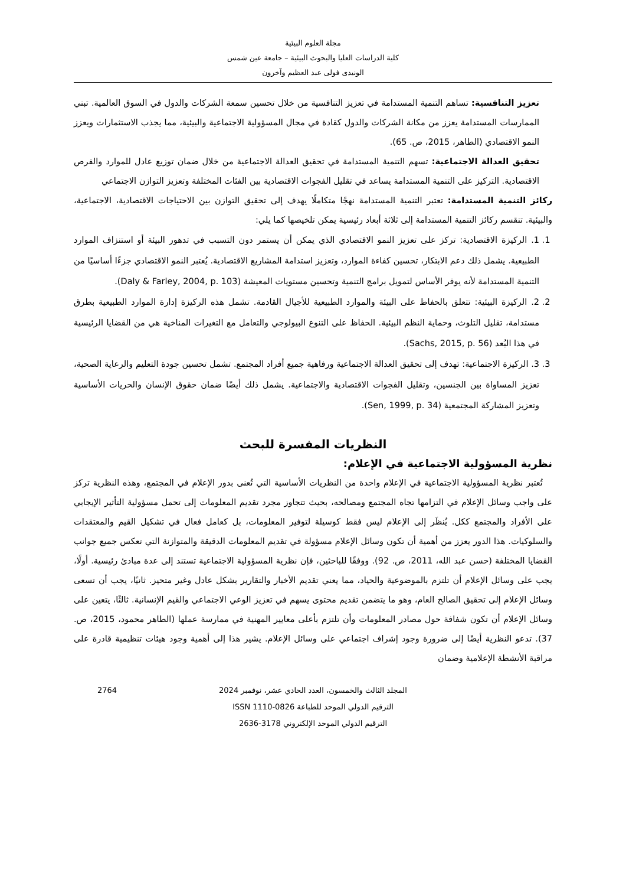مجلة العلوم البيئية
كلية الدراسات العليا والبحوث البيئية – جامعة عين شمس
الونيدى فولى عبد العظيم وآخرون
تعزيز التنافسية: تساهم التنمية المستدامة في تعزيز التنافسية من خلال تحسين سمعة الشركات والدول في السوق العالمية. تبني الممارسات المستدامة يعزز من مكانة الشركات والدول كقادة في مجال المسؤولية الاجتماعية والبيئية، مما يجذب الاستثمارات ويعزز النمو الاقتصادي (الطاهر، 2015، ص. 65).
تحقيق العدالة الاجتماعية: تسهم التنمية المستدامة في تحقيق العدالة الاجتماعية من خلال ضمان توزيع عادل للموارد والفرص الاقتصادية. التركيز على التنمية المستدامة يساعد في تقليل الفجوات الاقتصادية بين الفئات المختلفة وتعزيز التوازن الاجتماعي
ركائز التنمية المستدامة: تعتبر التنمية المستدامة نهجًا متكاملًا يهدف إلى تحقيق التوازن بين الاحتياجات الاقتصادية، الاجتماعية، والبيئية. تنقسم ركائز التنمية المستدامة إلى ثلاثة أبعاد رئيسية يمكن تلخيصها كما يلي:
1. 1. الركيزة الاقتصادية: تركز على تعزيز النمو الاقتصادي الذي يمكن أن يستمر دون التسبب في تدهور البيئة أو استنزاف الموارد الطبيعية. يشمل ذلك دعم الابتكار، تحسين كفاءة الموارد، وتعزيز استدامة المشاريع الاقتصادية. يُعتبر النمو الاقتصادي جزءًا أساسيًا من التنمية المستدامة لأنه يوفر الأساس لتمويل برامج التنمية وتحسين مستويات المعيشة (Daly & Farley, 2004, p. 103).
2. 2. الركيزة البيئية: تتعلق بالحفاظ على البيئة والموارد الطبيعية للأجيال القادمة. تشمل هذه الركيزة إدارة الموارد الطبيعية بطرق مستدامة، تقليل التلوث، وحماية النظم البيئية. الحفاظ على التنوع البيولوجي والتعامل مع التغيرات المناخية هي من القضايا الرئيسية في هذا البُعد (Sachs, 2015, p. 56).
3. 3. الركيزة الاجتماعية: تهدف إلى تحقيق العدالة الاجتماعية ورفاهية جميع أفراد المجتمع. تشمل تحسين جودة التعليم والرعاية الصحية، تعزيز المساواة بين الجنسين، وتقليل الفجوات الاقتصادية والاجتماعية. يشمل ذلك أيضًا ضمان حقوق الإنسان والحريات الأساسية وتعزيز المشاركة المجتمعية (Sen, 1999, p. 34).
النظريات المفسرة للبحث
نظرية المسؤولية الاجتماعية في الإعلام:
تُعتبر نظرية المسؤولية الاجتماعية في الإعلام واحدة من النظريات الأساسية التي تُعنى بدور الإعلام في المجتمع، وهذه النظرية تركز على واجب وسائل الإعلام في التزامها تجاه المجتمع ومصالحه، بحيث تتجاوز مجرد تقديم المعلومات إلى تحمل مسؤولية التأثير الإيجابي على الأفراد والمجتمع ككل. يُنظَر إلى الإعلام ليس فقط كوسيلة لتوفير المعلومات، بل كعامل فعال في تشكيل القيم والمعتقدات والسلوكيات. هذا الدور يعزز من أهمية أن تكون وسائل الإعلام مسؤولة في تقديم المعلومات الدقيقة والمتوازنة التي تعكس جميع جوانب القضايا المختلفة (حسن عبد الله، 2011، ص. 92). ووفقًا للباحثين، فإن نظرية المسؤولية الاجتماعية تستند إلى عدة مبادئ رئيسية. أولًا، يجب على وسائل الإعلام أن تلتزم بالموضوعية والحياد، مما يعني تقديم الأخبار والتقارير بشكل عادل وغير متحيز. ثانيًا، يجب أن تسعى وسائل الإعلام إلى تحقيق الصالح العام، وهو ما يتضمن تقديم محتوى يسهم في تعزيز الوعي الاجتماعي والقيم الإنسانية. ثالثًا، يتعين على وسائل الإعلام أن تكون شفافة حول مصادر المعلومات وأن تلتزم بأعلى معايير المهنية في ممارسة عملها (الطاهر محمود، 2015، ص. 37). تدعو النظرية أيضًا إلى ضرورة وجود إشراف اجتماعي على وسائل الإعلام. يشير هذا إلى أهمية وجود هيئات تنظيمية قادرة على مراقبة الأنشطة الإعلامية وضمان
2764 المجلد الثالث والخمسون، العدد الحادي عشر، نوفمبر 2024
الترقيم الدولي الموحد للطباعة ISSN 1110-0826
الترقيم الدولي الموحد الإلكتروني 3178-2636